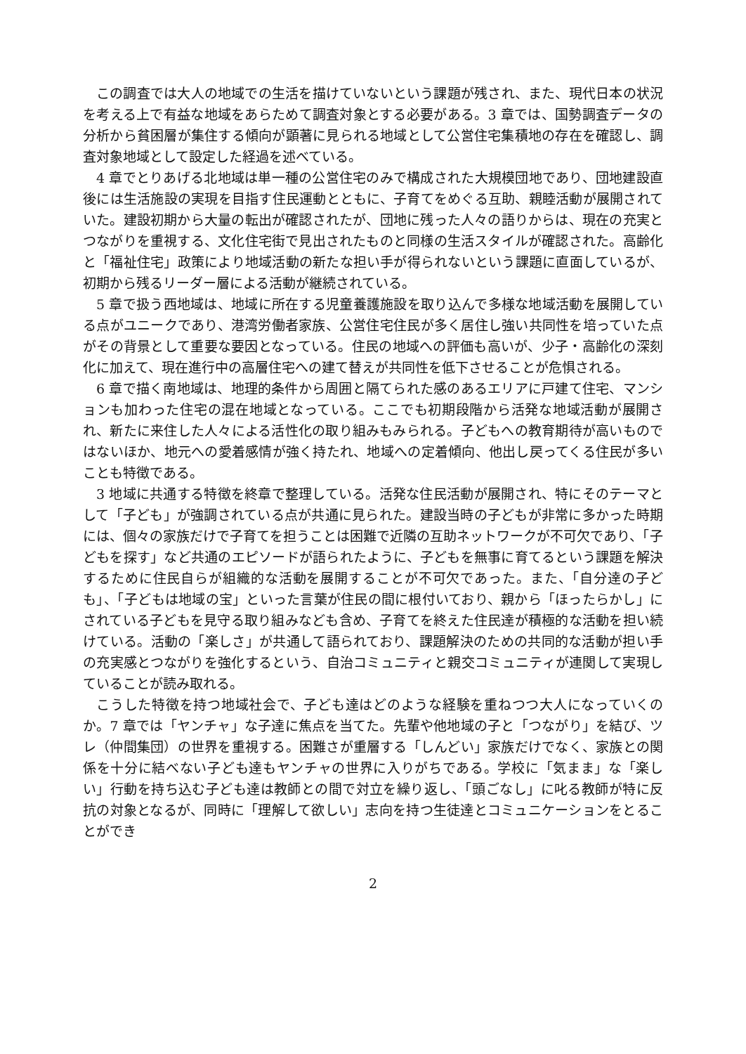この調査では大人の地域での生活を描けていないという課題が残され、また、現代日本の状況を考える上で有益な地域をあらためて調査対象とする必要がある。3 章では、国勢調査データの分析から貧困層が集住する傾向が顕著に見られる地域として公営住宅集積地の存在を確認し、調査対象地域として設定した経過を述べている。
4 章でとりあげる北地域は単一種の公営住宅のみで構成された大規模団地であり、団地建設直後には生活施設の実現を目指す住民運動とともに、子育てをめぐる互助、親睦活動が展開されていた。建設初期から大量の転出が確認されたが、団地に残った人々の語りからは、現在の充実とつながりを重視する、文化住宅街で見出されたものと同様の生活スタイルが確認された。高齢化と「福祉住宅」政策により地域活動の新たな担い手が得られないという課題に直面しているが、初期から残るリーダー層による活動が継続されている。
5 章で扱う西地域は、地域に所在する児童養護施設を取り込んで多様な地域活動を展開している点がユニークであり、港湾労働者家族、公営住宅住民が多く居住し強い共同性を培っていた点がその背景として重要な要因となっている。住民の地域への評価も高いが、少子・高齢化の深刻化に加えて、現在進行中の高層住宅への建て替えが共同性を低下させることが危惧される。
6 章で描く南地域は、地理的条件から周囲と隔てられた感のあるエリアに戸建て住宅、マンションも加わった住宅の混在地域となっている。ここでも初期段階から活発な地域活動が展開され、新たに来住した人々による活性化の取り組みもみられる。子どもへの教育期待が高いものではないほか、地元への愛着感情が強く持たれ、地域への定着傾向、他出し戻ってくる住民が多いことも特徴である。
3 地域に共通する特徴を終章で整理している。活発な住民活動が展開され、特にそのテーマとして「子ども」が強調されている点が共通に見られた。建設当時の子どもが非常に多かった時期には、個々の家族だけで子育てを担うことは困難で近隣の互助ネットワークが不可欠であり、「子どもを探す」など共通のエピソードが語られたように、子どもを無事に育てるという課題を解決するために住民自らが組織的な活動を展開することが不可欠であった。また、「自分達の子ども」、「子どもは地域の宝」といった言葉が住民の間に根付いており、親から「ほったらかし」にされている子どもを見守る取り組みなども含め、子育てを終えた住民達が積極的な活動を担い続けている。活動の「楽しさ」が共通して語られており、課題解決のための共同的な活動が担い手の充実感とつながりを強化するという、自治コミュニティと親交コミュニティが連関して実現していることが読み取れる。
こうした特徴を持つ地域社会で、子ども達はどのような経験を重ねつつ大人になっていくのか。7 章では「ヤンチャ」な子達に焦点を当てた。先輩や他地域の子と「つながり」を結び、ツレ（仲間集団）の世界を重視する。困難さが重層する「しんどい」家族だけでなく、家族との関係を十分に結べない子ども達もヤンチャの世界に入りがちである。学校に「気まま」な「楽しい」行動を持ち込む子ども達は教師との間で対立を繰り返し、「頭ごなし」に叱る教師が特に反抗の対象となるが、同時に「理解して欲しい」志向を持つ生徒達とコミュニケーションをとることができ
2